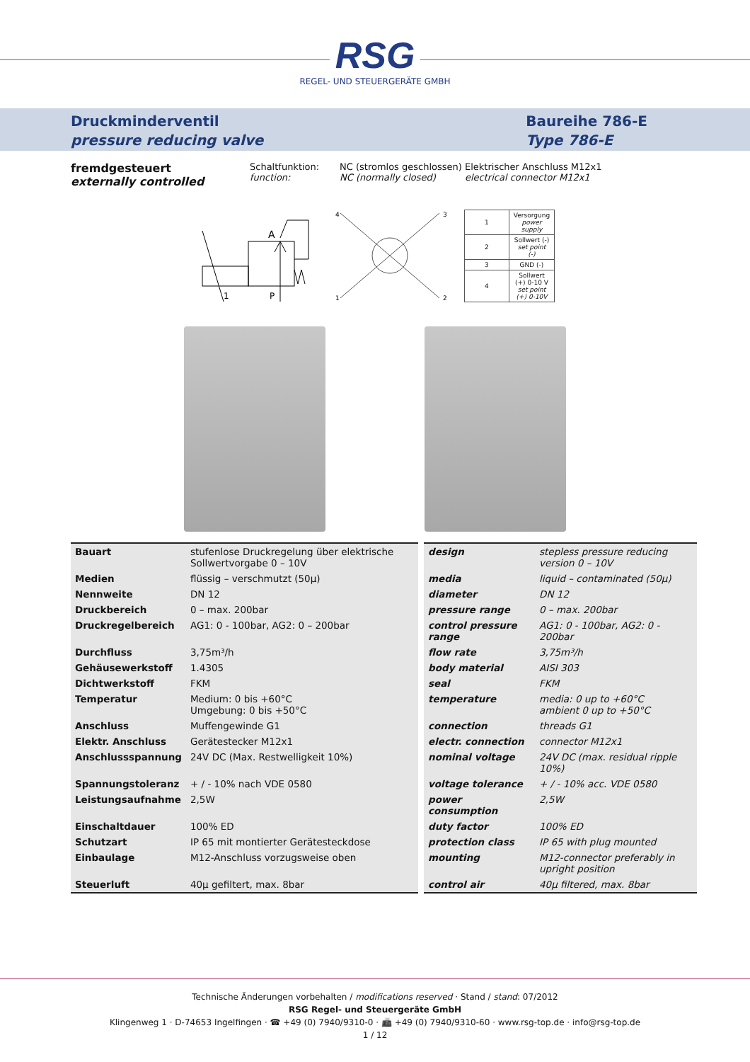RSG
REGEL- UND STEUERGERÄTE GMBH
Druckminderventil
pressure reducing valve
Baureihe 786-E
Type 786-E
fremdgesteuert
externally controlled
Schaltfunktion:
function:
NC (stromlos geschlossen)
NC (normally closed)
Elektrischer Anschluss M12x1
electrical connector M12x1
A
1
P
4
3
1
2
| 1 | Versorgung power supply |
| 2 | Sollwert (-) set point (-) |
| 3 | GND (-) |
| 4 | Sollwert (+) 0-10 V set point (+) 0-10V |
| Bauart | stufenlose Druckregelung über elektrische Sollwertvorgabe 0 – 10V | design | stepless pressure reducing version 0 – 10V |
| Medien | flüssig – verschmutzt (50µ) | media | liquid – contaminated (50µ) |
| Nennweite | DN 12 | diameter | DN 12 |
| Druckbereich | 0 – max. 200bar | pressure range | 0 – max. 200bar |
| Druckregelbereich | AG1: 0 - 100bar, AG2: 0 – 200bar | control pressure range | AG1: 0 - 100bar, AG2: 0 - 200bar |
| Durchfluss | 3,75m³/h | flow rate | 3,75m³/h |
| Gehäusewerkstoff | 1.4305 | body material | AISI 303 |
| Dichtwerkstoff | FKM | seal | FKM |
| Temperatur | Medium: 0 bis +60°C Umgebung: 0 bis +50°C | temperature | media: 0 up to +60°C ambient 0 up to +50°C |
| Anschluss | Muffengewinde G1 | connection | threads G1 |
| Elektr. Anschluss | Gerätestecker M12x1 | electr. connection | connector M12x1 |
| Anschlussspannung | 24V DC (Max. Restwelligkeit 10%) | nominal voltage | 24V DC (max. residual ripple 10%) |
| Spannungstoleranz | + / - 10% nach VDE 0580 | voltage tolerance | + / - 10% acc. VDE 0580 |
| Leistungsaufnahme | 2,5W | power consumption | 2,5W |
| Einschaltdauer | 100% ED | duty factor | 100% ED |
| Schutzart | IP 65 mit montierter Gerätesteckdose | protection class | IP 65 with plug mounted |
| Einbaulage | M12-Anschluss vorzugsweise oben | mounting | M12-connector preferably in upright position |
| Steuerluft | 40µ gefiltert, max. 8bar | control air | 40µ filtered, max. 8bar |
Technische Änderungen vorbehalten / modifications reserved · Stand / stand: 07/2012
RSG Regel- und Steuergeräte GmbH
Klingenweg 1 · D-74653 Ingelfingen · ☎ +49 (0) 7940/9310-0 · 📠 +49 (0) 7940/9310-60 · www.rsg-top.de · info@rsg-top.de
1 / 12